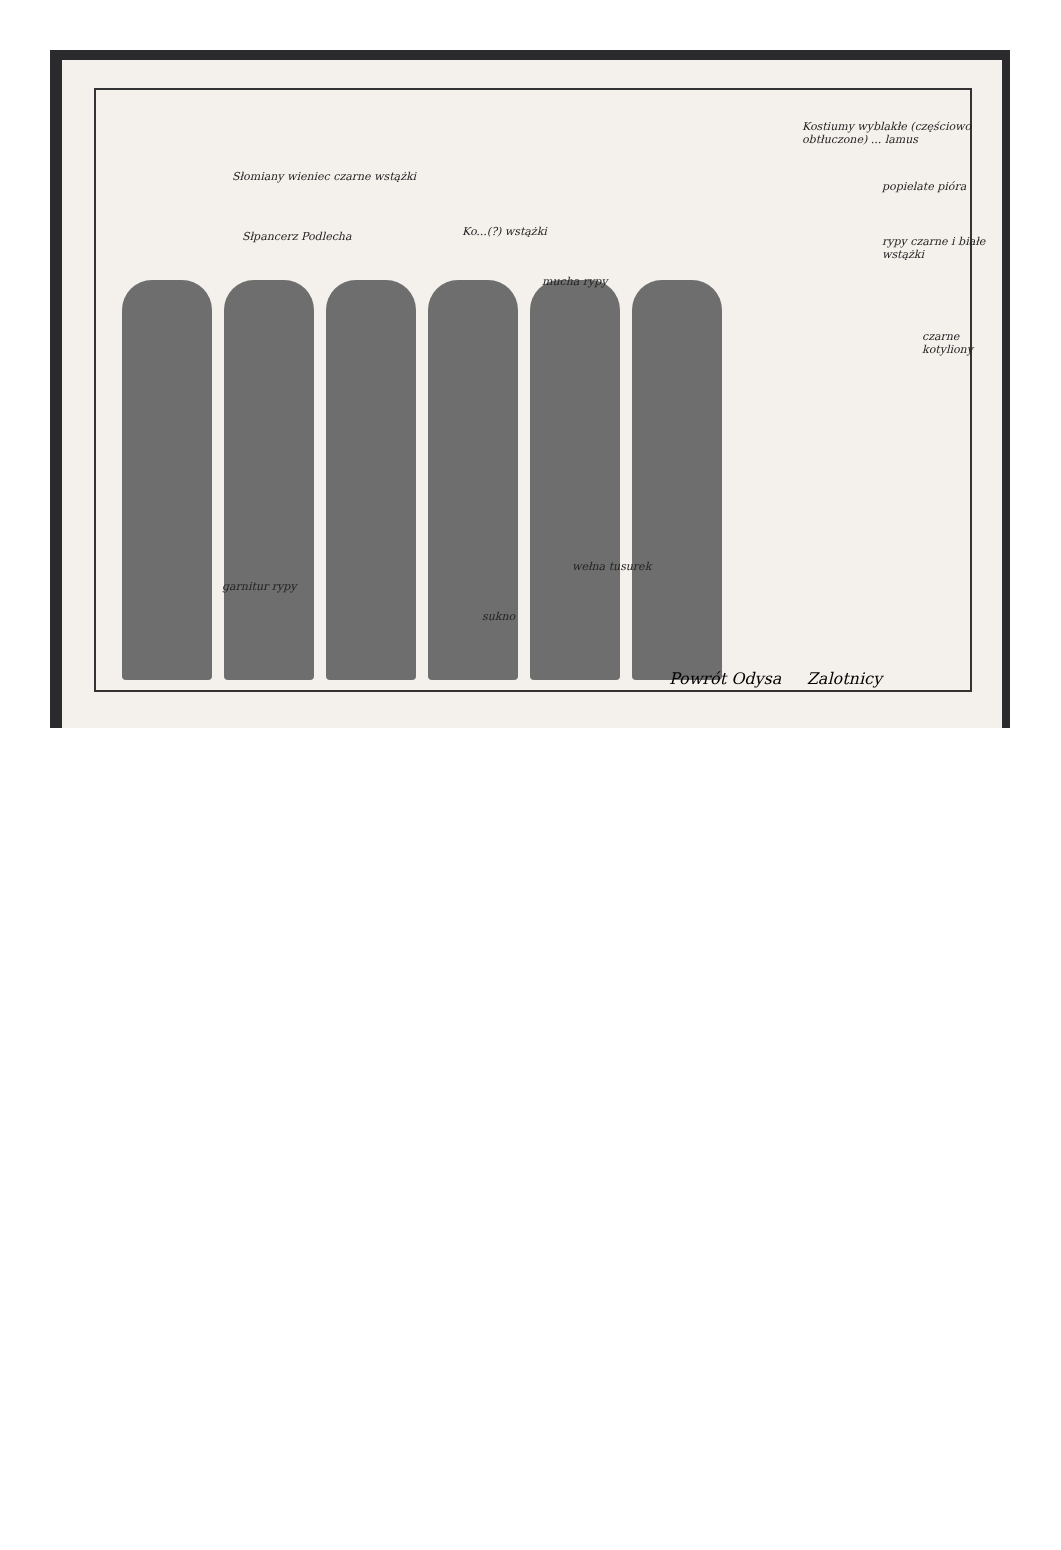Słomiany wieniec czarne wstążki
Słpancerz Podlecha Ko...(?) wstążki
mucha rypy
Kostiumy wyblakłe (częściowo obtłuczone) ... lamus
popielate pióra
rypy czarne i białe wstążki
czarne kotyliony
garnitur rypy
sukno
wełna tusurek
Powrót Odysa Zalotnicy